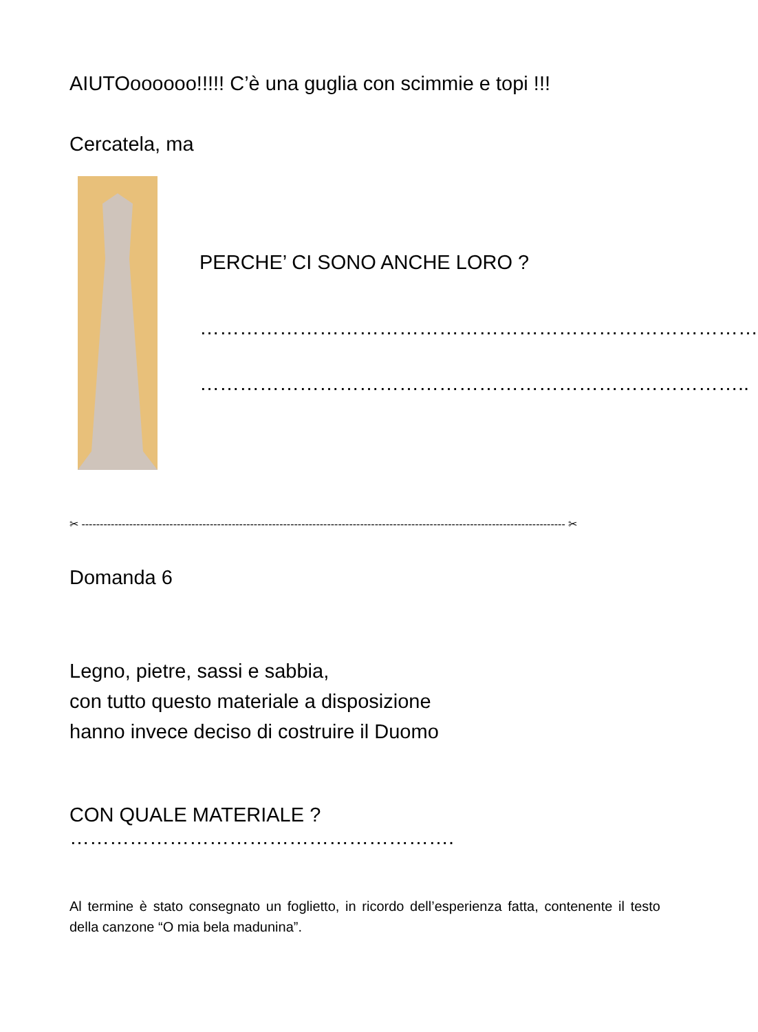AIUTOoooooo!!!!! C’è una guglia con scimmie e topi !!!
Cercatela, ma
PERCHE’ CI SONO ANCHE LORO ?
…………………………………………………………………………
………………………………………………………………………..
✂ ------------------------------------------------------------------------------------------------------------------------------------ ✂
Domanda 6
Legno, pietre, sassi e sabbia,
con tutto questo materiale a disposizione
hanno invece deciso di costruire il Duomo
CON QUALE MATERIALE ? ………………………………………………….
Al termine è stato consegnato un foglietto, in ricordo dell’esperienza fatta, contenente il testo della canzone “O mia bela madunina”.